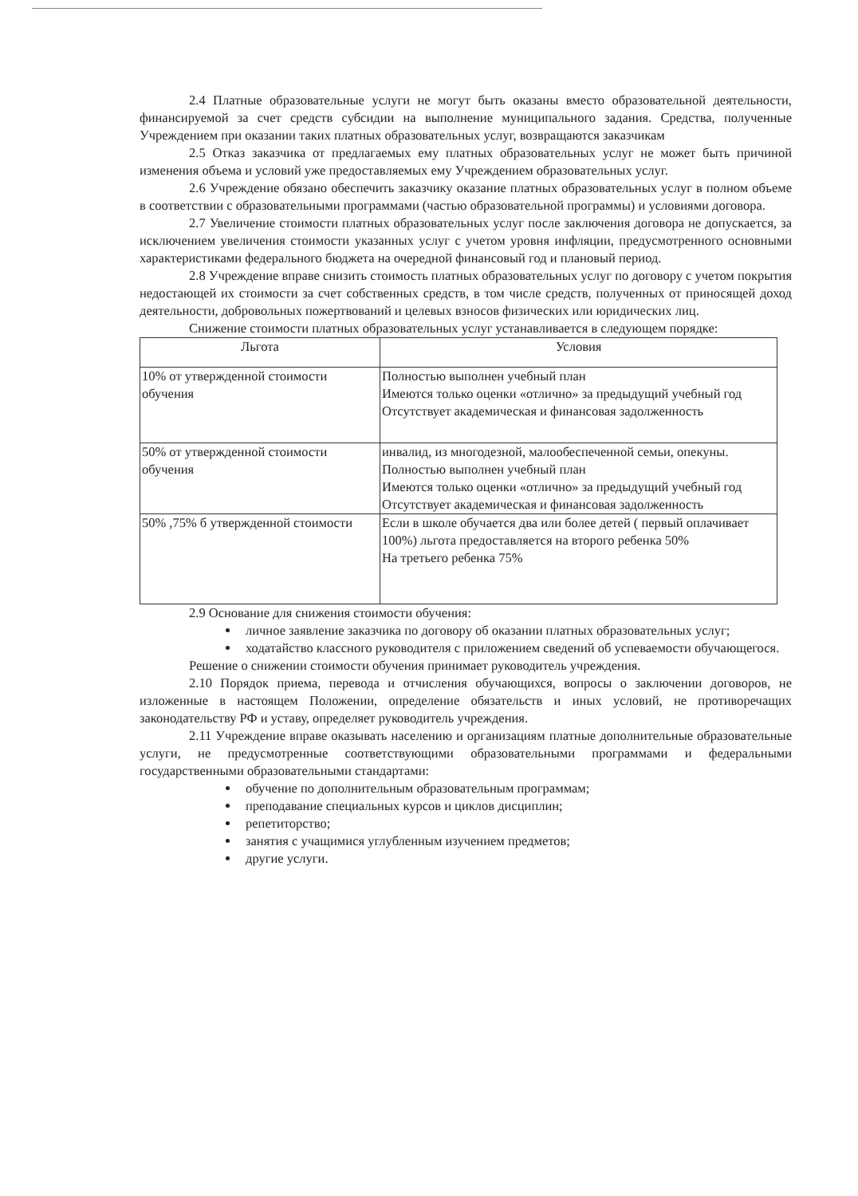2.4 Платные образовательные услуги не могут быть оказаны вместо образовательной деятельности, финансируемой за счет средств субсидии на выполнение муниципального задания. Средства, полученные Учреждением при оказании таких платных образовательных услуг, возвращаются заказчикам
2.5 Отказ заказчика от предлагаемых ему платных образовательных услуг не может быть причиной изменения объема и условий уже предоставляемых ему Учреждением образовательных услуг.
2.6 Учреждение обязано обеспечить заказчику оказание платных образовательных услуг в полном объеме в соответствии с образовательными программами (частью образовательной программы) и условиями договора.
2.7 Увеличение стоимости платных образовательных услуг после заключения договора не допускается, за исключением увеличения стоимости указанных услуг с учетом уровня инфляции, предусмотренного основными характеристиками федерального бюджета на очередной финансовый год и плановый период.
2.8 Учреждение вправе снизить стоимость платных образовательных услуг по договору с учетом покрытия недостающей их стоимости за счет собственных средств, в том числе средств, полученных от приносящей доход деятельности, добровольных пожертвований и целевых взносов физических или юридических лиц.
Снижение стоимости платных образовательных услуг устанавливается в следующем порядке:
| Льгота | Условия |
| --- | --- |
| 10% от утвержденной стоимости обучения | Полностью выполнен учебный план Имеются только оценки «отлично» за предыдущий учебный год Отсутствует академическая и финансовая задолженность |
| 50% от утвержденной стоимости обучения | инвалид, из многодезной, малообеспеченной семьи, опекуны. Полностью выполнен учебный план Имеются только оценки «отлично» за предыдущий учебный год Отсутствует академическая и финансовая задолженность |
| 50% ,75% б утвержденной стоимости | Если в школе обучается два или более детей ( первый оплачивает 100%) льгота предоставляется на второго ребенка 50% На третьего ребенка 75% |
2.9 Основание для снижения стоимости обучения:
личное заявление заказчика по договору об оказании платных образовательных услуг;
ходатайство классного руководителя с приложением сведений об успеваемости обучающегося.
Решение о снижении стоимости обучения принимает руководитель учреждения.
2.10 Порядок приема, перевода и отчисления обучающихся, вопросы о заключении договоров, не изложенные в настоящем Положении, определение обязательств и иных условий, не противоречащих законодательству РФ и уставу, определяет руководитель учреждения.
2.11 Учреждение вправе оказывать населению и организациям платные дополнительные образовательные услуги, не предусмотренные соответствующими образовательными программами и федеральными государственными образовательными стандартами:
обучение по дополнительным образовательным программам;
преподавание специальных курсов и циклов дисциплин;
репетиторство;
занятия с учащимися углубленным изучением предметов;
другие услуги.